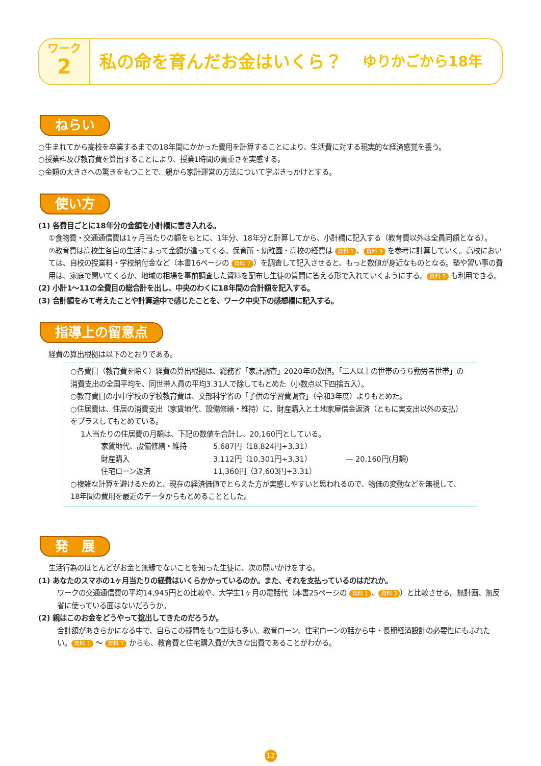ワーク
2
私の命を育んだお金はいくら？ ゆりかごから18年
ねらい
○生まれてから高校を卒業するまでの18年間にかかった費用を計算することにより、生活費に対する現実的な経済感覚を養う。
○授業料及び教育費を算出することにより、授業1時間の貴重さを実感する。
○金額の大きさへの驚きをもつことで、親から家計運営の方法について学ぶきっかけとする。
使い方
(1) 各費目ごとに18年分の金額を小計欄に書き入れる。
①食物費・交通通信費は1ヶ月当たりの額をもとに、1年分、18年分と計算してから、小計欄に記入する（教育費以外は全員同額となる）。
②教育費は高校生各自の生活によって金額が違ってくる。保育所・幼稚園・高校の経費は 資料 1 、 資料 3 を参考に計算していく。高校においては、自校の授業料・学校納付金など（本書16ページの 資料 7 ）を調査して記入させると、もっと数値が身近なものとなる。塾や習い事の費用は、家庭で聞いてくるか、地域の相場を事前調査した資料を配布し生徒の質問に答える形で入れていくようにする。 資料 5 も利用できる。
(2) 小計1～11の全費目の総合計を出し、中央のわくに18年間の合計額を記入する。
(3) 合計額をみて考えたことや計算途中で感じたことを、ワーク中央下の感想欄に記入する。
指導上の留意点
経費の算出根拠は以下のとおりである。
○各費目（教育費を除く）経費の算出根拠は、総務省「家計調査」2020年の数値。「二人以上の世帯のうち勤労者世帯」の消費支出の全国平均を、同世帯人員の平均3.31人で除してもとめた（小数点以下四捨五入）。
○教育費目の小中学校の学校教育費は、文部科学省の「子供の学習費調査」（令和3年度）よりもとめた。
○住居費は、住居の消費支出（家賃地代、設備修繕・維持）に、財産購入と土地家屋借金返済（ともに実支出以外の支払）をプラスしてもとめている。
1人当たりの住居費の月額は、下記の数値を合計し、20,160円としている。
家賃地代、設備修繕・維持 5,687円（18,824円÷3.31）
財産購入 3,112円（10,301円÷3.31）
住宅ローン返済 11,360円（37,603円÷3.31）
― 20,160円(月額)
○複雑な計算を避けるためと、現在の経済価値でとらえた方が実感しやすいと思われるので、物価の変動などを無視して、18年間の費用を最近のデータからもとめることとした。
発　展
生活行為のほとんどがお金と無縁でないことを知った生徒に、次の問いかけをする。
(1) あなたのスマホの1ヶ月当たりの経費はいくらかかっているのか。また、それを支払っているのはだれか。
ワークの交通通信費の平均14,945円との比較や、大学生1ヶ月の電話代（本書25ページの 資料 1 、 資料 3 ）と比較させる。無計画、無反省に使っている面はないだろうか。
(2) 親はこのお金をどうやって捻出してきたのだろうか。
合計額があきらかになる中で、自らこの疑問をもつ生徒も多い。教育ローン、住宅ローンの話から中・長期経済設計の必要性にもふれたい。 資料 1 ～ 資料 7 からも、教育費と住宅購入費が大きな出費であることがわかる。
12